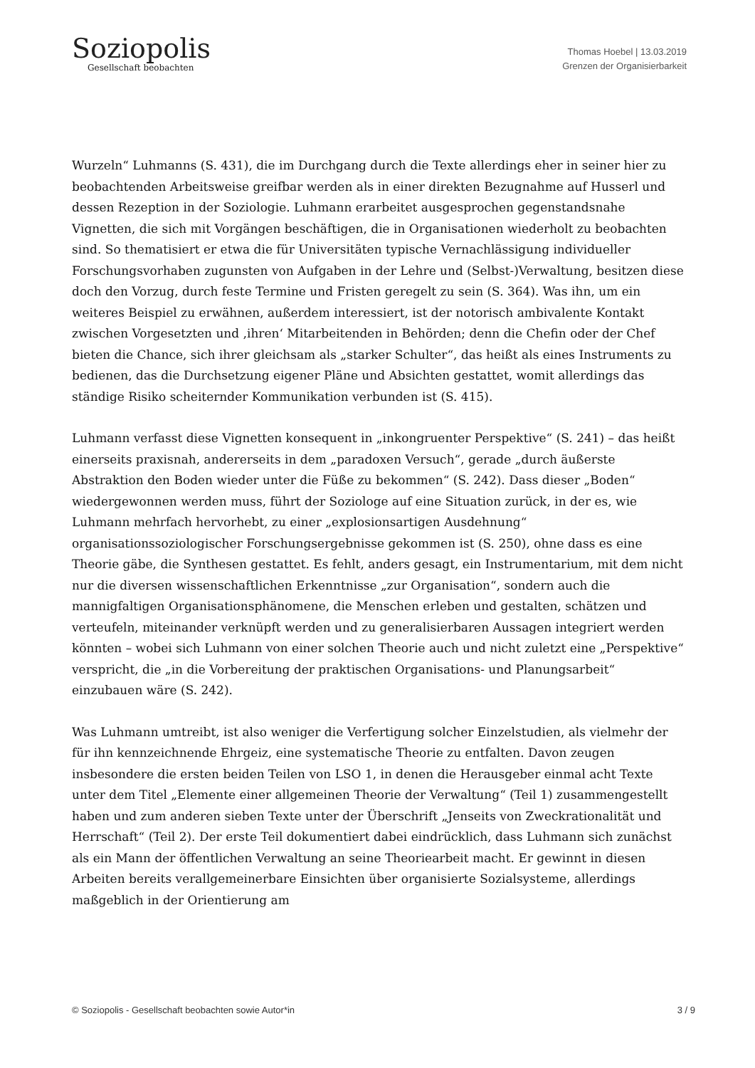Soziopolis
Gesellschaft beobachten
Thomas Hoebel | 13.03.2019
Grenzen der Organisierbarkeit
Wurzeln“ Luhmanns (S. 431), die im Durchgang durch die Texte allerdings eher in seiner hier zu beobachtenden Arbeitsweise greifbar werden als in einer direkten Bezugnahme auf Husserl und dessen Rezeption in der Soziologie. Luhmann erarbeitet ausgesprochen gegenstandsnahe Vignetten, die sich mit Vorgängen beschäftigen, die in Organisationen wiederholt zu beobachten sind. So thematisiert er etwa die für Universitäten typische Vernachlässigung individueller Forschungsvorhaben zugunsten von Aufgaben in der Lehre und (Selbst-)Verwaltung, besitzen diese doch den Vorzug, durch feste Termine und Fristen geregelt zu sein (S. 364). Was ihn, um ein weiteres Beispiel zu erwähnen, außerdem interessiert, ist der notorisch ambivalente Kontakt zwischen Vorgesetzten und ‚ihren‘ Mitarbeitenden in Behörden; denn die Chefin oder der Chef bieten die Chance, sich ihrer gleichsam als „starker Schulter“, das heißt als eines Instruments zu bedienen, das die Durchsetzung eigener Pläne und Absichten gestattet, womit allerdings das ständige Risiko scheiternder Kommunikation verbunden ist (S. 415).
Luhmann verfasst diese Vignetten konsequent in „inkongruenter Perspektive“ (S. 241) – das heißt einerseits praxisnah, andererseits in dem „paradoxen Versuch“, gerade „durch äußerste Abstraktion den Boden wieder unter die Füße zu bekommen“ (S. 242). Dass dieser „Boden“ wiedergewonnen werden muss, führt der Soziologe auf eine Situation zurück, in der es, wie Luhmann mehrfach hervorhebt, zu einer „explosionsartigen Ausdehnung“ organisationssoziologischer Forschungsergebnisse gekommen ist (S. 250), ohne dass es eine Theorie gäbe, die Synthesen gestattet. Es fehlt, anders gesagt, ein Instrumentarium, mit dem nicht nur die diversen wissenschaftlichen Erkenntnisse „zur Organisation“, sondern auch die mannigfaltigen Organisationsphänomene, die Menschen erleben und gestalten, schätzen und verteufeln, miteinander verknüpft werden und zu generalisierbaren Aussagen integriert werden könnten – wobei sich Luhmann von einer solchen Theorie auch und nicht zuletzt eine „Perspektive“ verspricht, die „in die Vorbereitung der praktischen Organisations- und Planungsarbeit“ einzubauen wäre (S. 242).
Was Luhmann umtreibt, ist also weniger die Verfertigung solcher Einzelstudien, als vielmehr der für ihn kennzeichnende Ehrgeiz, eine systematische Theorie zu entfalten. Davon zeugen insbesondere die ersten beiden Teilen von LSO 1, in denen die Herausgeber einmal acht Texte unter dem Titel „Elemente einer allgemeinen Theorie der Verwaltung“ (Teil 1) zusammengestellt haben und zum anderen sieben Texte unter der Überschrift „Jenseits von Zweckrationalität und Herrschaft“ (Teil 2). Der erste Teil dokumentiert dabei eindrücklich, dass Luhmann sich zunächst als ein Mann der öffentlichen Verwaltung an seine Theoriearbeit macht. Er gewinnt in diesen Arbeiten bereits verallgemeinerbare Einsichten über organisierte Sozialsysteme, allerdings maßgeblich in der Orientierung am
© Soziopolis - Gesellschaft beobachten sowie Autor*in 3 / 9